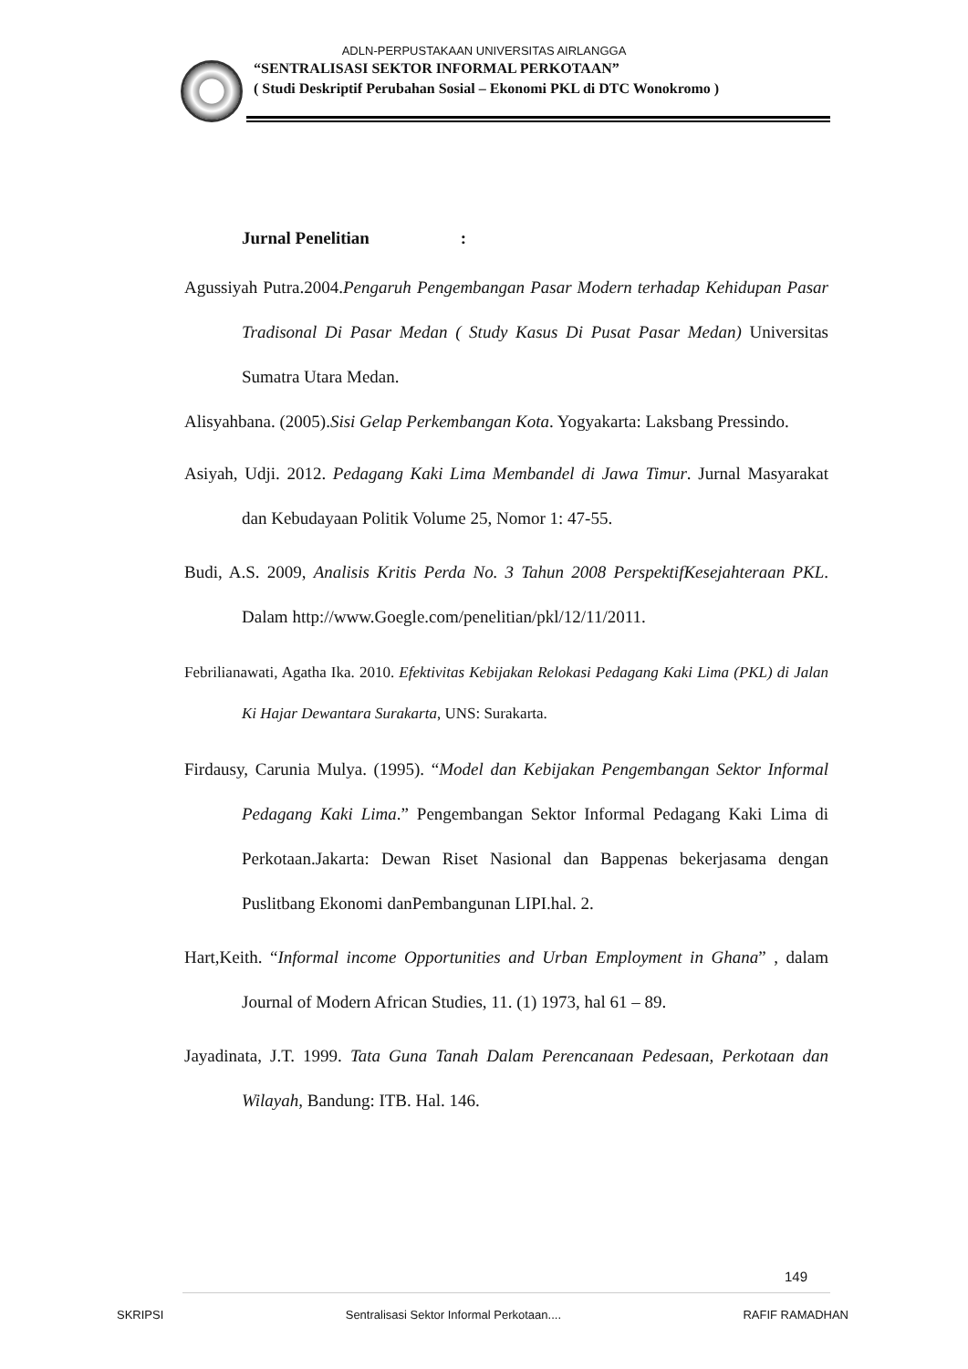ADLN-PERPUSTAKAAN UNIVERSITAS AIRLANGGA
“SENTRALISASI SEKTOR INFORMAL PERKOTAAN”
( Studi Deskriptif Perubahan Sosial – Ekonomi PKL di DTC Wonokromo )
Jurnal Penelitian :
Agussiyah Putra.2004.Pengaruh Pengembangan Pasar Modern terhadap Kehidupan Pasar Tradisonal Di Pasar Medan ( Study Kasus Di Pusat Pasar Medan) Universitas Sumatra Utara Medan.
Alisyahbana. (2005).Sisi Gelap Perkembangan Kota. Yogyakarta: Laksbang Pressindo.
Asiyah, Udji. 2012. Pedagang Kaki Lima Membandel di Jawa Timur. Jurnal Masyarakat dan Kebudayaan Politik Volume 25, Nomor 1: 47-55.
Budi, A.S. 2009, Analisis Kritis Perda No. 3 Tahun 2008 PerspektifKesejahteraan PKL. Dalam http://www.Goegle.com/penelitian/pkl/12/11/2011.
Febrilianawati, Agatha Ika. 2010. Efektivitas Kebijakan Relokasi Pedagang Kaki Lima (PKL) di Jalan Ki Hajar Dewantara Surakarta, UNS: Surakarta.
Firdausy, Carunia Mulya. (1995). “Model dan Kebijakan Pengembangan Sektor Informal Pedagang Kaki Lima.” Pengembangan Sektor Informal Pedagang Kaki Lima di Perkotaan.Jakarta: Dewan Riset Nasional dan Bappenas bekerjasama dengan Puslitbang Ekonomi danPembangunan LIPI.hal. 2.
Hart,Keith. “Informal income Opportunities and Urban Employment in Ghana” , dalam Journal of Modern African Studies, 11. (1) 1973, hal 61 – 89.
Jayadinata, J.T. 1999. Tata Guna Tanah Dalam Perencanaan Pedesaan, Perkotaan dan Wilayah, Bandung: ITB. Hal. 146.
149
SKRIPSI Sentralisasi Sektor Informal Perkotaan.... RAFIF RAMADHAN